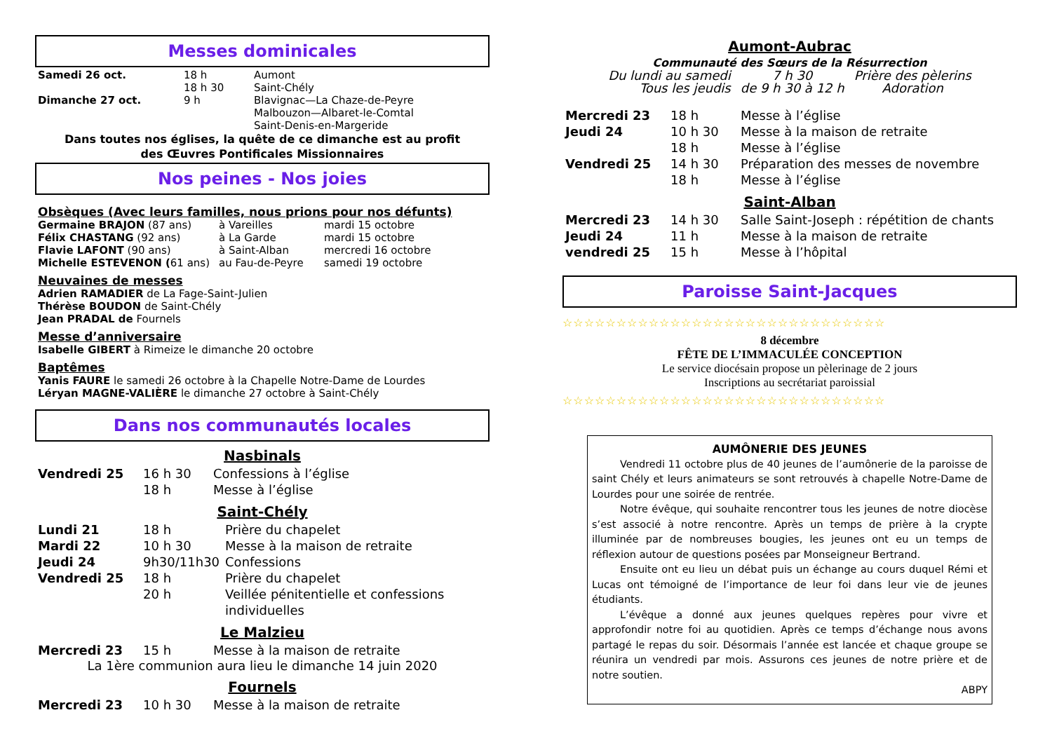Messes dominicales
| Samedi 26 oct. | 18 h | Aumont |
| | 18 h 30 | Saint-Chély |
| Dimanche 27 oct. | 9 h | Blavignac—La Chaze-de-Peyre |
| | | Malbouzon—Albaret-le-Comtal |
| | | Saint-Denis-en-Margeride |
Dans toutes nos églises, la quête de ce dimanche est au profit
des Œuvres Pontificales Missionnaires
Nos peines - Nos joies
Obsèques (Avec leurs familles, nous prions pour nos défunts)
| Germaine BRAJON (87 ans) | à Vareilles | mardi 15 octobre |
| Félix CHASTANG (92 ans) | à La Garde | mardi 15 octobre |
| Flavie LAFONT (90 ans) | à Saint-Alban | mercredi 16 octobre |
| Michelle ESTEVENON ( 61 ans) | au Fau-de-Peyre | samedi 19 octobre |
Neuvaines de messes
Adrien RAMADIER de La Fage-Saint-Julien
Thérèse BOUDON de Saint-Chély
Jean PRADAL de Fournels
Messe d’anniversaire
Isabelle GIBERT à Rimeize le dimanche 20 octobre
Baptêmes
Yanis FAURE le samedi 26 octobre à la Chapelle Notre-Dame de Lourdes
Léryan MAGNE-VALIÈRE le dimanche 27 octobre à Saint-Chély
Dans nos communautés locales
Nasbinals
| Vendredi 25 | 16 h 30 | Confessions à l’église |
| | 18 h | Messe à l’église |
Saint-Chély
| Lundi 21 | 18 h | Prière du chapelet |
| Mardi 22 | 10 h 30 | Messe à la maison de retraite |
| Jeudi 24 | 9h30/11h30 | Confessions |
| Vendredi 25 | 18 h | Prière du chapelet |
| | 20 h | Veillée pénitentielle et confessions individuelles |
Le Malzieu
| Mercredi 23 | 15 h | Messe à la maison de retraite |
La 1ère communion aura lieu le dimanche 14 juin 2020
Fournels
| Mercredi 23 | 10 h 30 | Messe à la maison de retraite |
Aumont-Aubrac
Communauté des Sœurs de la Résurrection
| Du lundi au samedi | 7 h 30 | Prière des pèlerins |
| Tous les jeudis | de 9 h 30 à 12 h | Adoration |
| Mercredi 23 | 18 h | Messe à l’église |
| Jeudi 24 | 10 h 30 | Messe à la maison de retraite |
| | 18 h | Messe à l’église |
| Vendredi 25 | 14 h 30 | Préparation des messes de novembre |
| | 18 h | Messe à l’église |
Saint-Alban
| Mercredi 23 | 14 h 30 | Salle Saint-Joseph : répétition de chants |
| Jeudi 24 | 11 h | Messe à la maison de retraite |
| vendredi 25 | 15 h | Messe à l’hôpital |
Paroisse Saint-Jacques
☆☆☆☆☆☆☆☆☆☆☆☆☆☆☆☆☆☆☆☆☆☆☆☆☆☆☆☆☆☆
8 décembre
FÊTE DE L’IMMACULÉE CONCEPTION
Le service diocésain propose un pèlerinage de 2 jours
Inscriptions au secrétariat paroissial
☆☆☆☆☆☆☆☆☆☆☆☆☆☆☆☆☆☆☆☆☆☆☆☆☆☆☆☆☆☆
AUMÔNERIE DES JEUNES
Vendredi 11 octobre plus de 40 jeunes de l’aumônerie de la paroisse de saint Chély et leurs animateurs se sont retrouvés à chapelle Notre-Dame de Lourdes pour une soirée de rentrée.
Notre évêque, qui souhaite rencontrer tous les jeunes de notre diocèse s’est associé à notre rencontre. Après un temps de prière à la crypte illuminée par de nombreuses bougies, les jeunes ont eu un temps de réflexion autour de questions posées par Monseigneur Bertrand.
Ensuite ont eu lieu un débat puis un échange au cours duquel Rémi et Lucas ont témoigné de l’importance de leur foi dans leur vie de jeunes étudiants.
L’évêque a donné aux jeunes quelques repères pour vivre et approfondir notre foi au quotidien. Après ce temps d’échange nous avons partagé le repas du soir. Désormais l’année est lancée et chaque groupe se réunira un vendredi par mois. Assurons ces jeunes de notre prière et de notre soutien.
ABPY